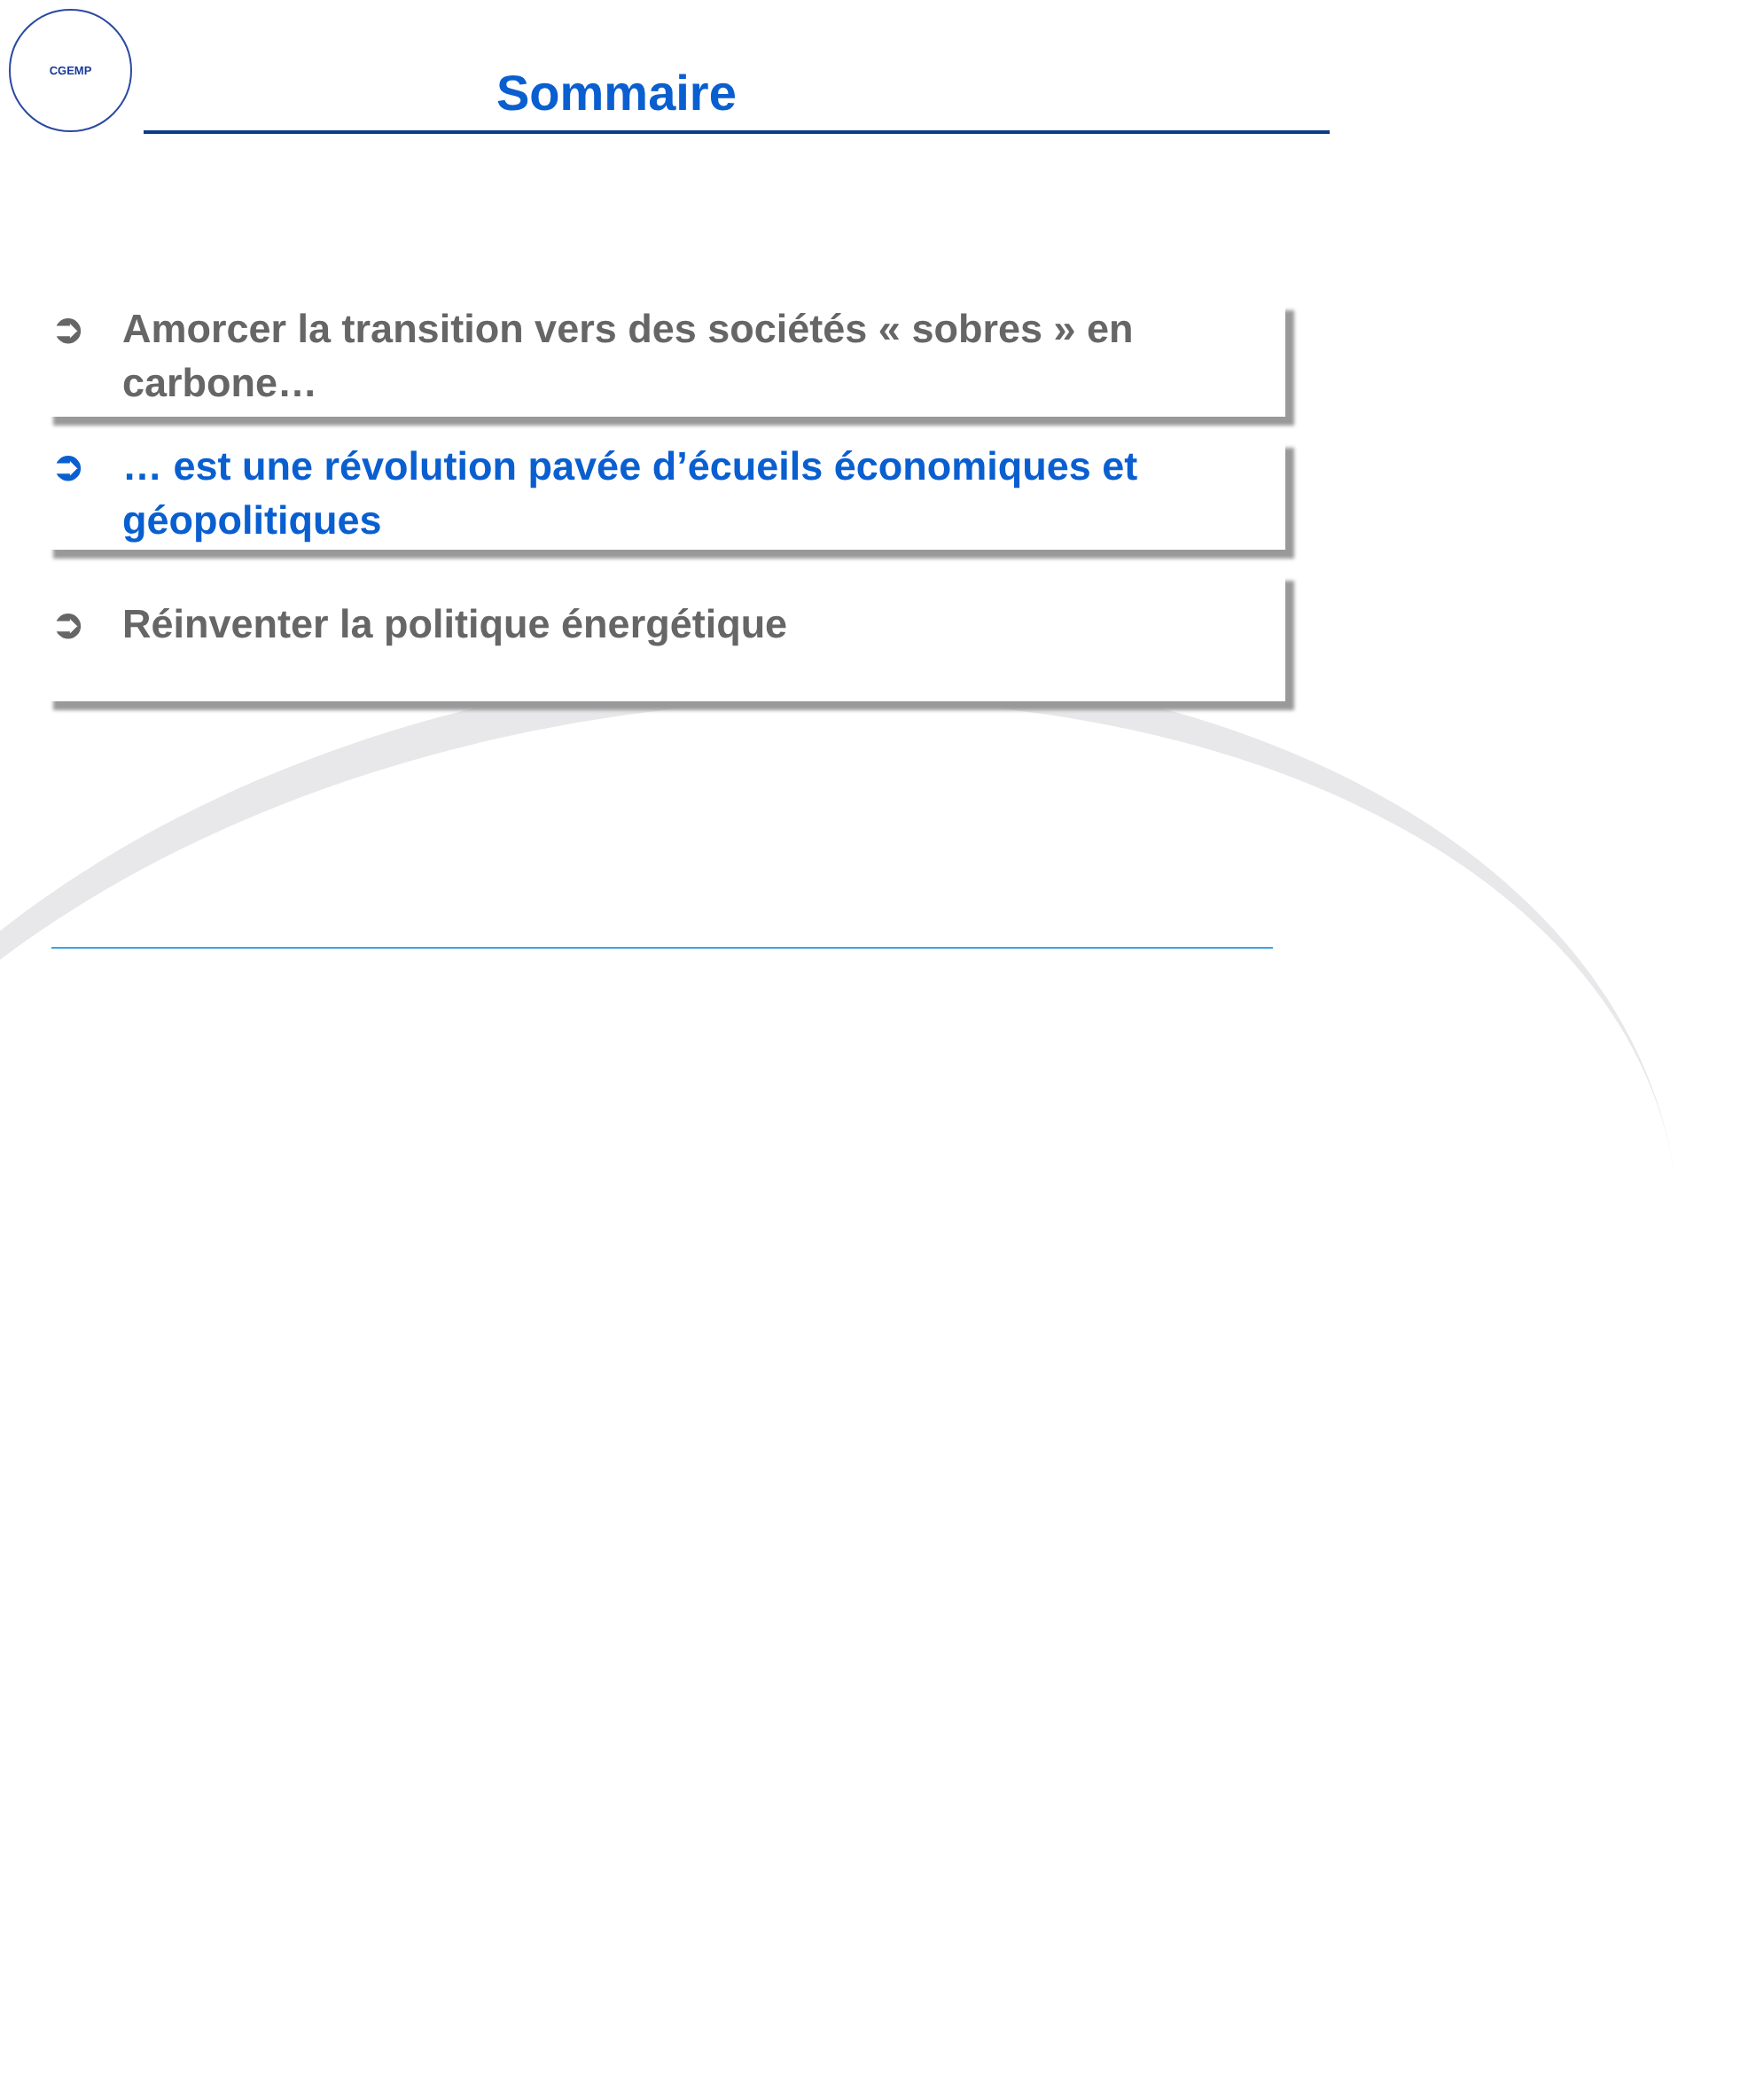CGEMP
Sommaire
➲ Amorcer la transition vers des sociétés « sobres » en carbone…
➲ … est une révolution pavée d’écueils économiques et géopolitiques
➲ Réinventer la politique énergétique